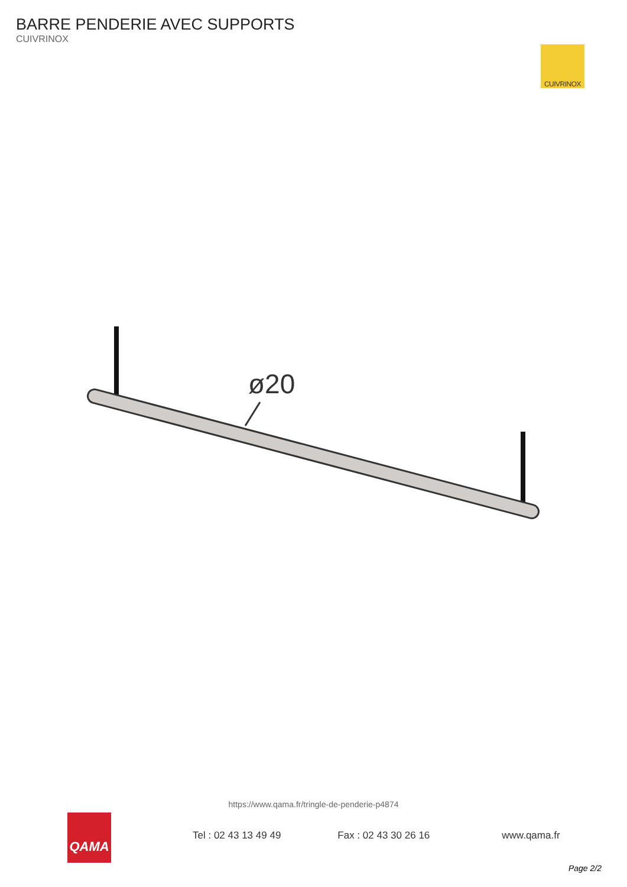BARRE PENDERIE AVEC SUPPORTS
CUIVRINOX
CUIVRINOX
ø20
https://www.qama.fr/tringle-de-penderie-p4874
QAMA
Tel : 02 43 13 49 49 Fax : 02 43 30 26 16 www.qama.fr
Page 2/2